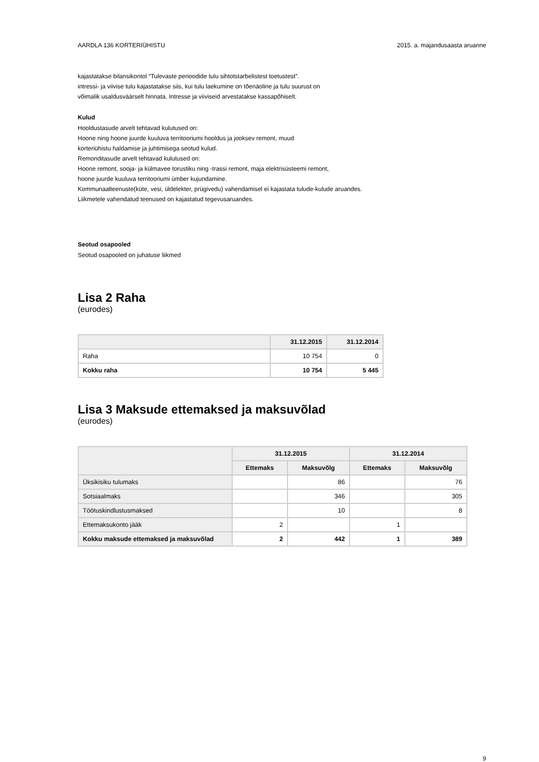AARDLA 136 KORTERIÜHISTU 2015. a. majandusaasta aruanne
kajastatakse bilansikontol “Tulevaste perioodide tulu sihtotstarbelistest toetustest”.
intressi- ja viivise tulu kajastatakse siis, kui tulu laekumine on tõenäoline ja tulu suurust on
võimalik usaldusväärselt hinnata. Intresse ja viiviseid arvestatakse kassapõhiselt.
Kulud
Hooldustasude arvelt tehtavad kulutused on:
Hoone ning hoone juurde kuuluva territooriumi hooldus ja jooksev remont, muud
korteriühistu haldamise ja juhtimisega seotud kulud.
Remonditasude arvelt tehtavad kulutused on:
Hoone remont, sooja- ja külmavee torustiku ning -trassi remont, maja elektrisüsteemi remont,
hoone juurde kuuluva territooriumi ümber kujundamine.
Kommunaalteenuste(küte, vesi, üldelekter, prügivedu) vahendamisel ei kajastata tulude-kulude aruandes.
Liikmetele vahendatud teenused on kajastatud tegevusaruandes.
Seotud osapooled
Seotud osapooled on juhatuse liikmed
Lisa 2 Raha
(eurodes)
| | 31.12.2015 | 31.12.2014 |
| --- | --- | --- |
| Raha | 10 754 | 0 |
| Kokku raha | 10 754 | 5 445 |
Lisa 3 Maksude ettemaksed ja maksuvõlad
(eurodes)
| | 31.12.2015 | | 31.12.2014 | |
| --- | --- | --- | --- | --- |
| | Ettemaks | Maksuvõlg | Ettemaks | Maksuvõlg |
| Üksikisiku tulumaks | | 86 | | 76 |
| Sotsiaalmaks | | 346 | | 305 |
| Töötuskindlustusmaksed | | 10 | | 8 |
| Ettemaksukonto jääk | 2 | | 1 | |
| Kokku maksude ettemaksed ja maksuvõlad | 2 | 442 | 1 | 389 |
9